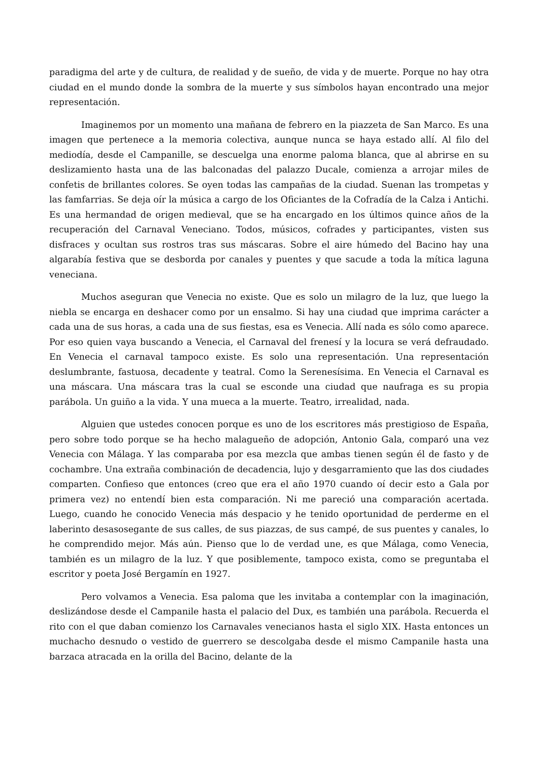paradigma del arte y de cultura, de realidad y de sueño, de vida y de muerte. Porque no hay otra ciudad en el mundo donde la sombra de la muerte y sus símbolos hayan encontrado una mejor representación.
Imaginemos por un momento una mañana de febrero en la piazzeta de San Marco. Es una imagen que pertenece a la memoria colectiva, aunque nunca se haya estado allí. Al filo del mediodía, desde el Campanille, se descuelga una enorme paloma blanca, que al abrirse en su deslizamiento hasta una de las balconadas del palazzo Ducale, comienza a arrojar miles de confetis de brillantes colores. Se oyen todas las campañas de la ciudad. Suenan las trompetas y las famfarrias. Se deja oír la música a cargo de los Oficiantes de la Cofradía de la Calza i Antichi. Es una hermandad de origen medieval, que se ha encargado en los últimos quince años de la recuperación del Carnaval Veneciano. Todos, músicos, cofrades y participantes, visten sus disfraces y ocultan sus rostros tras sus máscaras. Sobre el aire húmedo del Bacino hay una algarabía festiva que se desborda por canales y puentes y que sacude a toda la mítica laguna veneciana.
Muchos aseguran que Venecia no existe. Que es solo un milagro de la luz, que luego la niebla se encarga en deshacer como por un ensalmo. Si hay una ciudad que imprima carácter a cada una de sus horas, a cada una de sus fiestas, esa es Venecia. Allí nada es sólo como aparece. Por eso quien vaya buscando a Venecia, el Carnaval del frenesí y la locura se verá defraudado. En Venecia el carnaval tampoco existe. Es solo una representación. Una representación deslumbrante, fastuosa, decadente y teatral. Como la Serenesísima. En Venecia el Carnaval es una máscara. Una máscara tras la cual se esconde una ciudad que naufraga es su propia parábola. Un guiño a la vida. Y una mueca a la muerte. Teatro, irrealidad, nada.
Alguien que ustedes conocen porque es uno de los escritores más prestigioso de España, pero sobre todo porque se ha hecho malagueño de adopción, Antonio Gala, comparó una vez Venecia con Málaga. Y las comparaba por esa mezcla que ambas tienen según él de fasto y de cochambre. Una extraña combinación de decadencia, lujo y desgarramiento que las dos ciudades comparten. Confieso que entonces (creo que era el año 1970 cuando oí decir esto a Gala por primera vez) no entendí bien esta comparación. Ni me pareció una comparación acertada. Luego, cuando he conocido Venecia más despacio y he tenido oportunidad de perderme en el laberinto desasosegante de sus calles, de sus piazzas, de sus campé, de sus puentes y canales, lo he comprendido mejor. Más aún. Pienso que lo de verdad une, es que Málaga, como Venecia, también es un milagro de la luz. Y que posiblemente, tampoco exista, como se preguntaba el escritor y poeta José Bergamín en 1927.
Pero volvamos a Venecia. Esa paloma que les invitaba a contemplar con la imaginación, deslizándose desde el Campanile hasta el palacio del Dux, es también una parábola. Recuerda el rito con el que daban comienzo los Carnavales venecianos hasta el siglo XIX. Hasta entonces un muchacho desnudo o vestido de guerrero se descolgaba desde el mismo Campanile hasta una barzaca atracada en la orilla del Bacino, delante de la